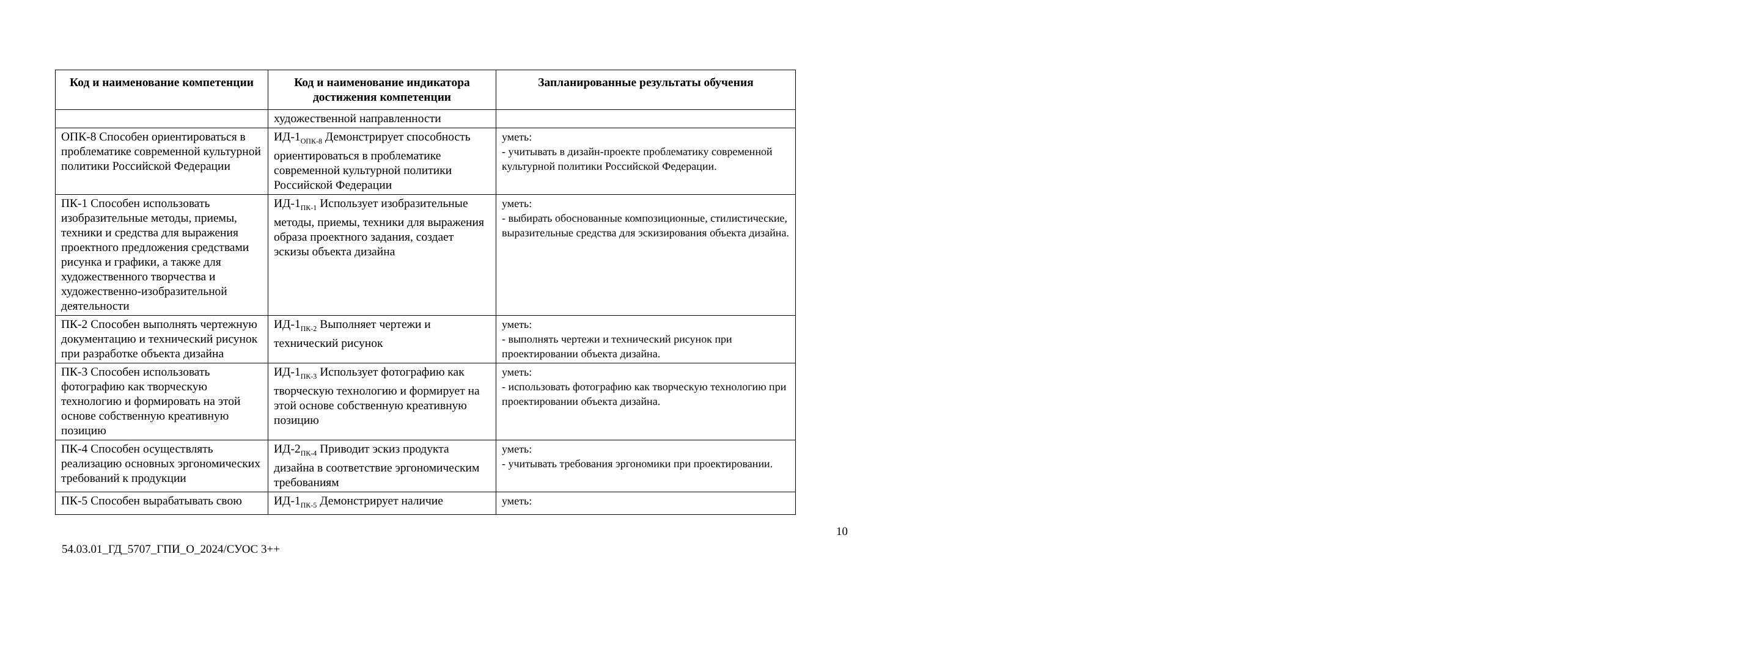| Код и наименование компетенции | Код и наименование индикатора достижения компетенции | Запланированные результаты обучения |
| --- | --- | --- |
| | художественной направленности | |
| ОПК-8 Способен ориентироваться в проблематике современной культурной политики Российской Федерации | ИД-1<sub>ОПК-8</sub> Демонстрирует способность ориентироваться в проблематике современной культурной политики Российской Федерации | уметь: - учитывать в дизайн-проекте проблематику современной культурной политики Российской Федерации. |
| ПК-1 Способен использовать изобразительные методы, приемы, техники и средства для выражения проектного предложения средствами рисунка и графики, а также для художественного творчества и художественно-изобразительной деятельности | ИД-1<sub>ПК-1</sub> Использует изобразительные методы, приемы, техники для выражения образа проектного задания, создает эскизы объекта дизайна | уметь: - выбирать обоснованные композиционные, стилистические, выразительные средства для эскизирования объекта дизайна. |
| ПК-2 Способен выполнять чертежную документацию и технический рисунок при разработке объекта дизайна | ИД-1<sub>ПК-2</sub> Выполняет чертежи и технический рисунок | уметь: - выполнять чертежи и технический рисунок при проектировании объекта дизайна. |
| ПК-3 Способен использовать фотографию как творческую технологию и формировать на этой основе собственную креативную позицию | ИД-1<sub>ПК-3</sub> Использует фотографию как творческую технологию и формирует на этой основе собственную креативную позицию | уметь: - использовать фотографию как творческую технологию при проектировании объекта дизайна. |
| ПК-4 Способен осуществлять реализацию основных эргономических требований к продукции | ИД-2<sub>ПК-4</sub> Приводит эскиз продукта дизайна в соответствие эргономическим требованиям | уметь: - учитывать требования эргономики при проектировании. |
| ПК-5 Способен вырабатывать свою | ИД-1<sub>ПК-5</sub> Демонстрирует наличие | уметь: |
10
54.03.01_ГД_5707_ГПИ_О_2024/СУОС 3++